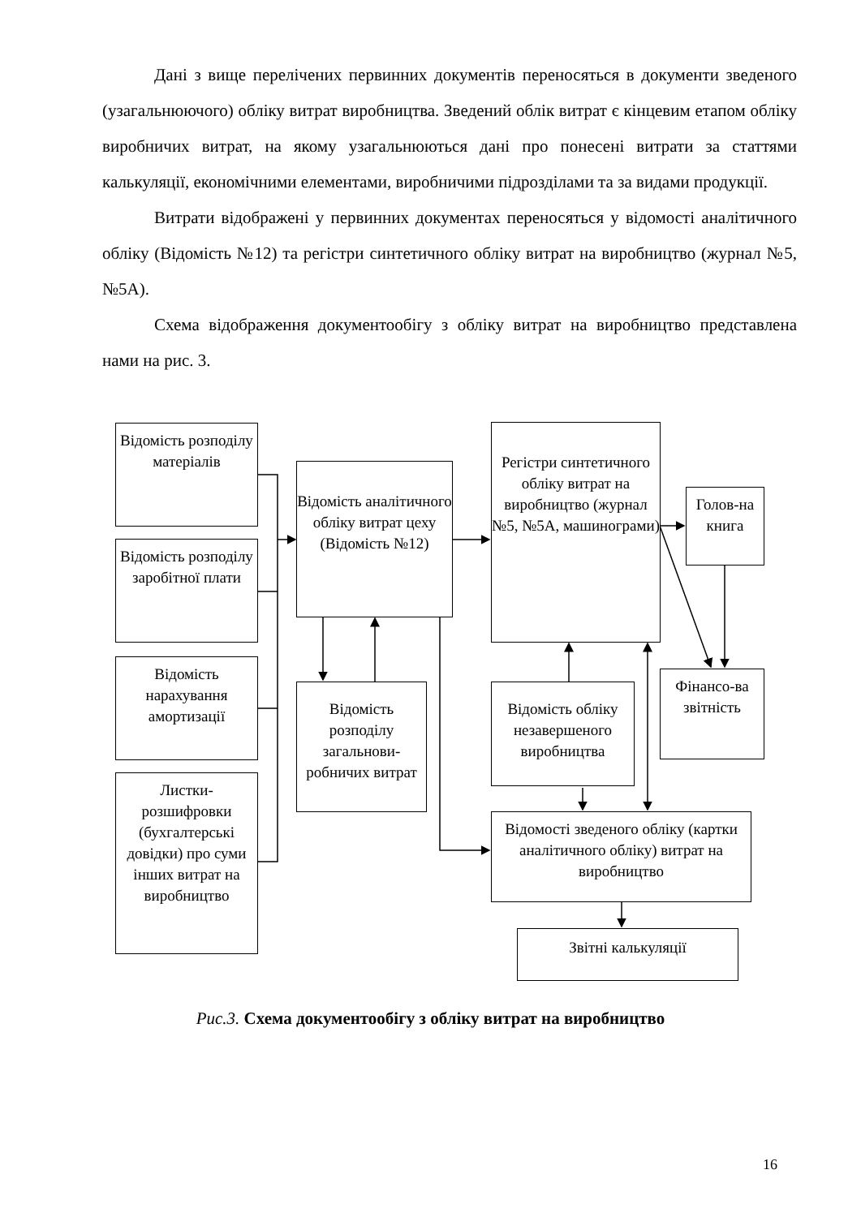Дані з вище перелічених первинних документів переносяться в документи зведеного (узагальнюючого) обліку витрат виробництва. Зведений облік витрат є кінцевим етапом обліку виробничих витрат, на якому узагальнюються дані про понесені витрати за статтями калькуляції, економічними елементами, виробничими підрозділами та за видами продукції.
Витрати відображені у первинних документах переносяться у відомості аналітичного обліку (Відомість №12) та регістри синтетичного обліку витрат на виробництво (журнал №5, №5А).
Схема відображення документообігу з обліку витрат на виробництво представлена нами на рис. 3.
Відомість розподілу матеріалів
Відомість розподілу заробітної плати
Відомість нарахування амортизації
Листки-розшифровки (бухгалтерські довідки) про суми інших витрат на виробництво
Відомість аналітичного обліку витрат цеху (Відомість №12)
Відомість розподілу загальнови-робничих витрат
Регістри синтетичного обліку витрат на виробництво (журнал №5, №5А, машинограми)
Голов-на книга
Фінансо-ва звітність
Відомість обліку незавершеного виробництва
Відомості зведеного обліку (картки аналітичного обліку) витрат на виробництво
Звітні калькуляції
Рис.3. Схема документообігу з обліку витрат на виробництво
16